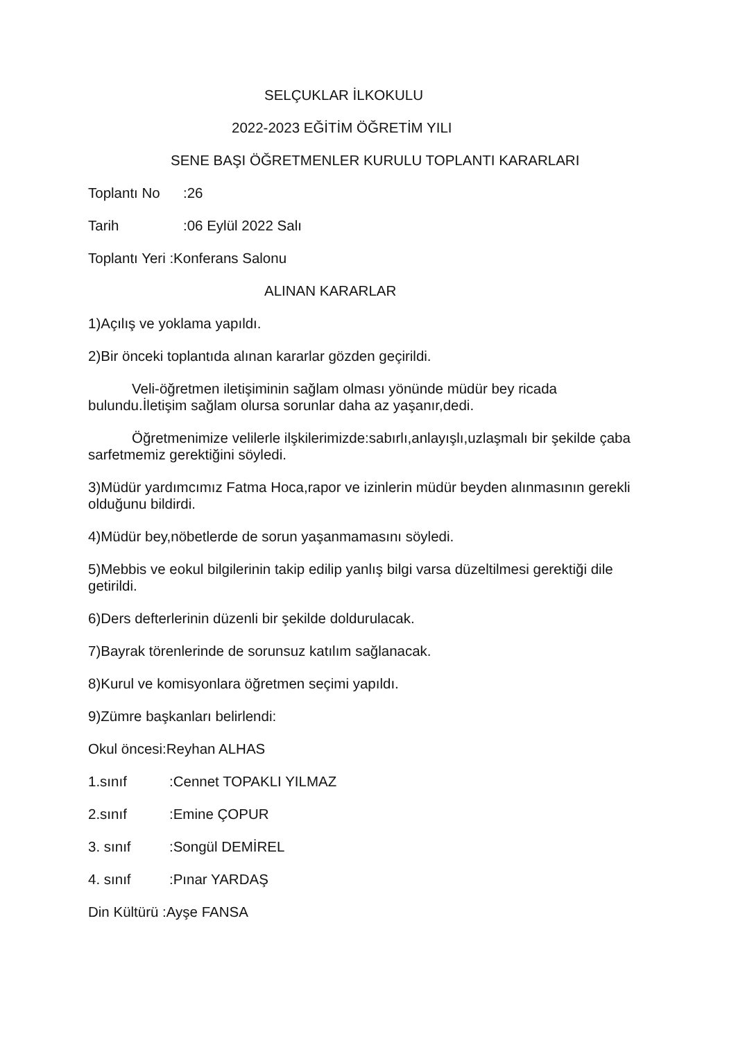SELÇUKLAR İLKOKULU
2022-2023 EĞİTİM ÖĞRETİM YILI
SENE BAŞI ÖĞRETMENLER KURULU TOPLANTI KARARLARI
Toplantı No:26
Tarih:06 Eylül 2022 Salı
Toplantı Yeri :Konferans Salonu
ALINAN KARARLAR
1)Açılış ve yoklama yapıldı.
2)Bir önceki toplantıda alınan kararlar gözden geçirildi.
Veli-öğretmen iletişiminin sağlam olması yönünde müdür bey ricada bulundu.İletişim sağlam olursa sorunlar daha az yaşanır,dedi.
Öğretmenimize velilerle ilşkilerimizde:sabırlı,anlayışlı,uzlaşmalı bir şekilde çaba sarfetmemiz gerektiğini söyledi.
3)Müdür yardımcımız Fatma Hoca,rapor ve izinlerin müdür beyden alınmasının gerekli olduğunu bildirdi.
4)Müdür bey,nöbetlerde de sorun yaşanmamasını söyledi.
5)Mebbis ve eokul bilgilerinin takip edilip yanlış bilgi varsa düzeltilmesi gerektiği dile getirildi.
6)Ders defterlerinin düzenli bir şekilde doldurulacak.
7)Bayrak törenlerinde de sorunsuz katılım sağlanacak.
8)Kurul ve komisyonlara öğretmen seçimi yapıldı.
9)Zümre başkanları belirlendi:
Okul öncesi:Reyhan ALHAS
1.sınıf:Cennet TOPAKLI YILMAZ
2.sınıf:Emine ÇOPUR
3. sınıf:Songül DEMİREL
4. sınıf:Pınar YARDAŞ
Din Kültürü :Ayşe FANSA